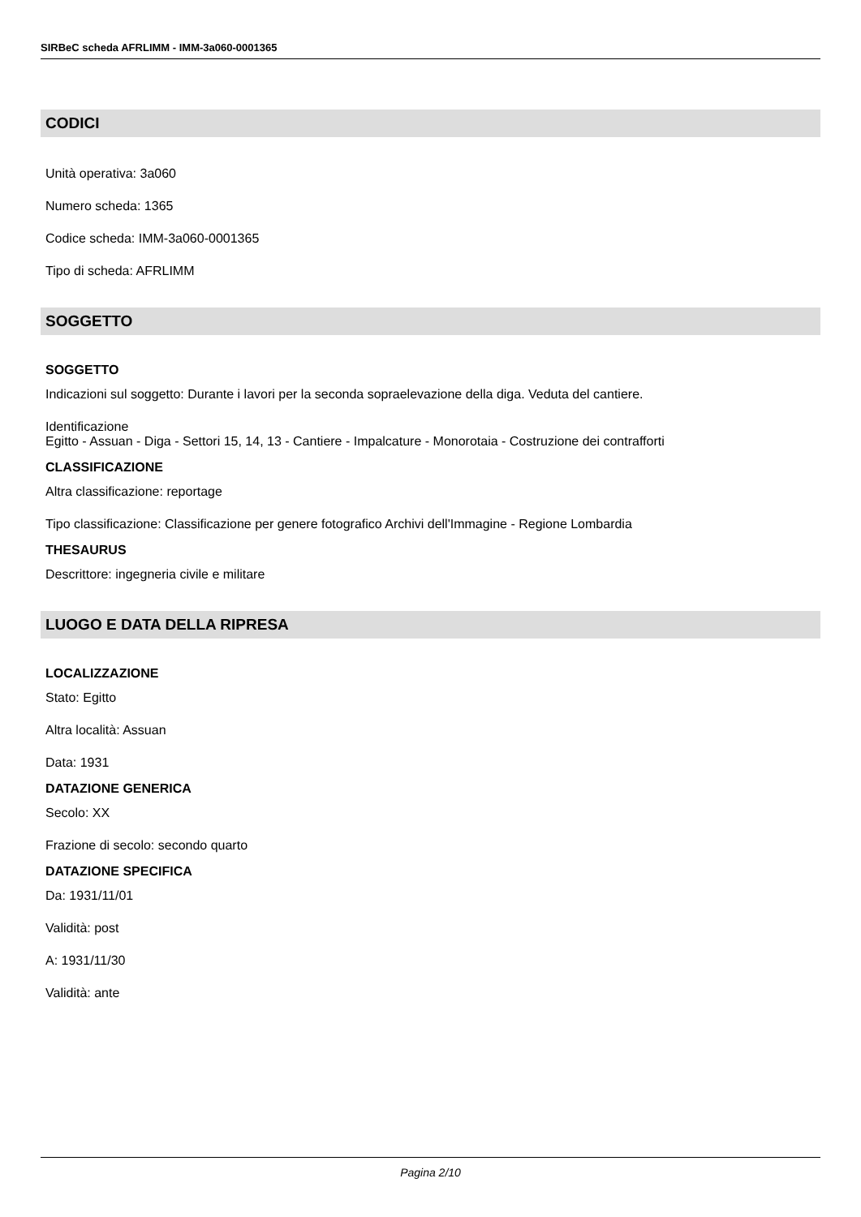SIRBeC scheda AFRLIMM - IMM-3a060-0001365
CODICI
Unità operativa: 3a060
Numero scheda: 1365
Codice scheda: IMM-3a060-0001365
Tipo di scheda: AFRLIMM
SOGGETTO
SOGGETTO
Indicazioni sul soggetto: Durante i lavori per la seconda sopraelevazione della diga. Veduta del cantiere.
Identificazione
Egitto - Assuan - Diga - Settori 15, 14, 13 - Cantiere - Impalcature - Monorotaia - Costruzione dei contrafforti
CLASSIFICAZIONE
Altra classificazione: reportage
Tipo classificazione: Classificazione per genere fotografico Archivi dell'Immagine - Regione Lombardia
THESAURUS
Descrittore: ingegneria civile e militare
LUOGO E DATA DELLA RIPRESA
LOCALIZZAZIONE
Stato: Egitto
Altra località: Assuan
Data: 1931
DATAZIONE GENERICA
Secolo: XX
Frazione di secolo: secondo quarto
DATAZIONE SPECIFICA
Da: 1931/11/01
Validità: post
A: 1931/11/30
Validità: ante
Pagina 2/10